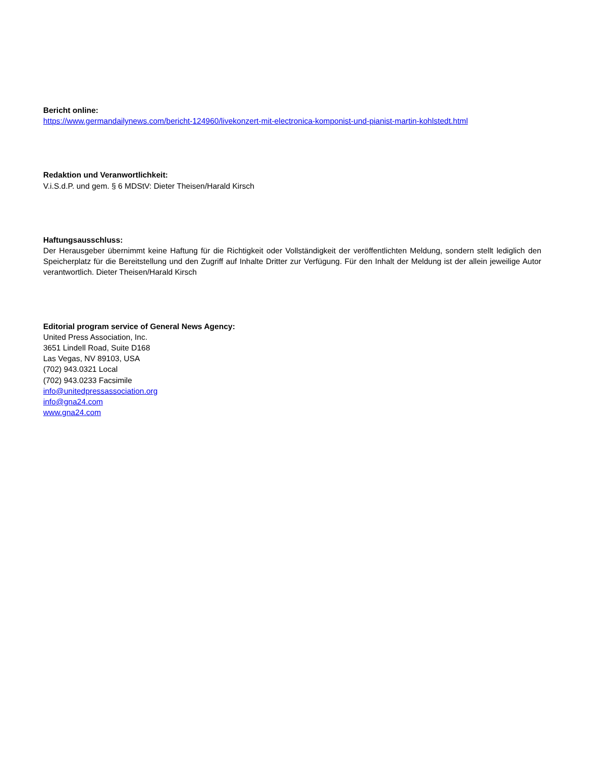Bericht online:
https://www.germandailynews.com/bericht-124960/livekonzert-mit-electronica-komponist-und-pianist-martin-kohlstedt.html
Redaktion und Veranwortlichkeit:
V.i.S.d.P. und gem. § 6 MDStV: Dieter Theisen/Harald Kirsch
Haftungsausschluss:
Der Herausgeber übernimmt keine Haftung für die Richtigkeit oder Vollständigkeit der veröffentlichten Meldung, sondern stellt lediglich den Speicherplatz für die Bereitstellung und den Zugriff auf Inhalte Dritter zur Verfügung. Für den Inhalt der Meldung ist der allein jeweilige Autor verantwortlich. Dieter Theisen/Harald Kirsch
Editorial program service of General News Agency:
United Press Association, Inc.
3651 Lindell Road, Suite D168
Las Vegas, NV 89103, USA
(702) 943.0321 Local
(702) 943.0233 Facsimile
info@unitedpressassociation.org
info@gna24.com
www.gna24.com